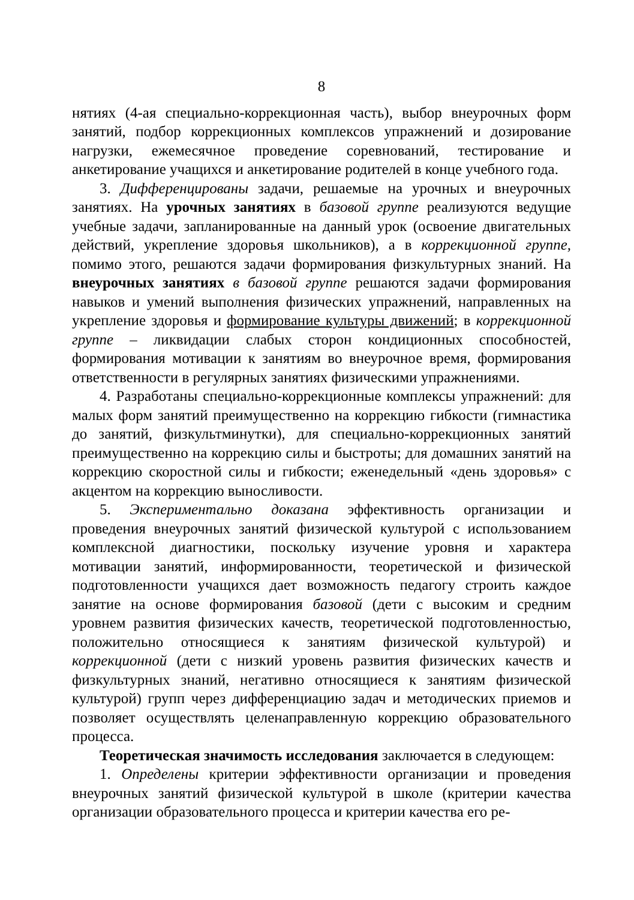8
нятиях (4-ая специально-коррекционная часть), выбор внеурочных форм занятий, подбор коррекционных комплексов упражнений и дозирование нагрузки, ежемесячное проведение соревнований, тестирование и анкетирование учащихся и анкетирование родителей в конце учебного года.
3. Дифференцированы задачи, решаемые на урочных и внеурочных занятиях. На урочных занятиях в базовой группе реализуются ведущие учебные задачи, запланированные на данный урок (освоение двигательных действий, укрепление здоровья школьников), а в коррекционной группе, помимо этого, решаются задачи формирования физкультурных знаний. На внеурочных занятиях в базовой группе решаются задачи формирования навыков и умений выполнения физических упражнений, направленных на укрепление здоровья и формирование культуры движений; в коррекционной группе – ликвидации слабых сторон кондиционных способностей, формирования мотивации к занятиям во внеурочное время, формирования ответственности в регулярных занятиях физическими упражнениями.
4. Разработаны специально-коррекционные комплексы упражнений: для малых форм занятий преимущественно на коррекцию гибкости (гимнастика до занятий, физкультминутки), для специально-коррекционных занятий преимущественно на коррекцию силы и быстроты; для домашних занятий на коррекцию скоростной силы и гибкости; еженедельный «день здоровья» с акцентом на коррекцию выносливости.
5. Экспериментально доказана эффективность организации и проведения внеурочных занятий физической культурой с использованием комплексной диагностики, поскольку изучение уровня и характера мотивации занятий, информированности, теоретической и физической подготовленности учащихся дает возможность педагогу строить каждое занятие на основе формирования базовой (дети с высоким и средним уровнем развития физических качеств, теоретической подготовленностью, положительно относящиеся к занятиям физической культурой) и коррекционной (дети с низкий уровень развития физических качеств и физкультурных знаний, негативно относящиеся к занятиям физической культурой) групп через дифференциацию задач и методических приемов и позволяет осуществлять целенаправленную коррекцию образовательного процесса.
Теоретическая значимость исследования заключается в следующем:
1. Определены критерии эффективности организации и проведения внеурочных занятий физической культурой в школе (критерии качества организации образовательного процесса и критерии качества его ре-